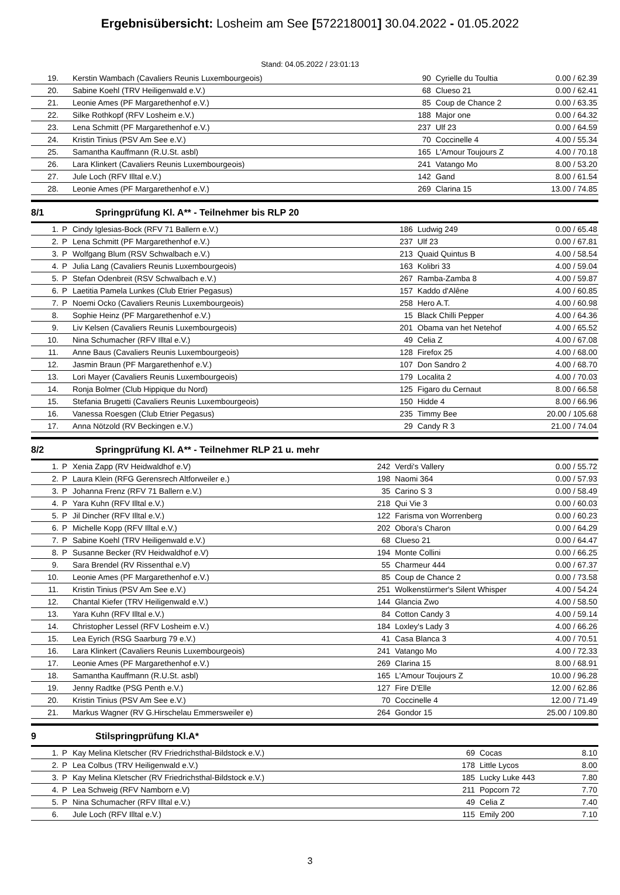Ergebnisübersicht: Losheim am See [572218001] 30.04.2022 - 01.05.2022
Stand: 04.05.2022 / 23:01:13
| 19. | | Kerstin Wambach (Cavaliers Reunis Luxembourgeois) | 90 | Cyrielle du Toultia | 0.00 / 62.39 |
| 20. | | Sabine Koehl (TRV Heiligenwald e.V.) | 68 | Clueso 21 | 0.00 / 62.41 |
| 21. | | Leonie Ames (PF Margarethenhof e.V.) | 85 | Coup de Chance 2 | 0.00 / 63.35 |
| 22. | | Silke Rothkopf (RFV Losheim e.V.) | 188 | Major one | 0.00 / 64.32 |
| 23. | | Lena Schmitt (PF Margarethenhof e.V.) | 237 | Ulf 23 | 0.00 / 64.59 |
| 24. | | Kristin Tinius (PSV Am See e.V.) | 70 | Coccinelle 4 | 4.00 / 55.34 |
| 25. | | Samantha Kauffmann (R.U.St. asbl) | 165 | L'Amour Toujours Z | 4.00 / 70.18 |
| 26. | | Lara Klinkert (Cavaliers Reunis Luxembourgeois) | 241 | Vatango Mo | 8.00 / 53.20 |
| 27. | | Jule Loch (RFV Illtal e.V.) | 142 | Gand | 8.00 / 61.54 |
| 28. | | Leonie Ames (PF Margarethenhof e.V.) | 269 | Clarina 15 | 13.00 / 74.85 |
8/1 Springprüfung Kl. A** - Teilnehmer bis RLP 20
| 1. | P | Cindy Iglesias-Bock (RFV 71 Ballern e.V.) | 186 | Ludwig 249 | 0.00 / 65.48 |
| 2. | P | Lena Schmitt (PF Margarethenhof e.V.) | 237 | Ulf 23 | 0.00 / 67.81 |
| 3. | P | Wolfgang Blum (RSV Schwalbach e.V.) | 213 | Quaid Quintus B | 4.00 / 58.54 |
| 4. | P | Julia Lang (Cavaliers Reunis Luxembourgeois) | 163 | Kolibri 33 | 4.00 / 59.04 |
| 5. | P | Stefan Odenbreit (RSV Schwalbach e.V.) | 267 | Ramba-Zamba 8 | 4.00 / 59.87 |
| 6. | P | Laetitia Pamela Lunkes (Club Etrier Pegasus) | 157 | Kaddo d'Alêne | 4.00 / 60.85 |
| 7. | P | Noemi Ocko (Cavaliers Reunis Luxembourgeois) | 258 | Hero A.T. | 4.00 / 60.98 |
| 8. | | Sophie Heinz (PF Margarethenhof e.V.) | 15 | Black Chilli Pepper | 4.00 / 64.36 |
| 9. | | Liv Kelsen (Cavaliers Reunis Luxembourgeois) | 201 | Obama van het Netehof | 4.00 / 65.52 |
| 10. | | Nina Schumacher (RFV Illtal e.V.) | 49 | Celia Z | 4.00 / 67.08 |
| 11. | | Anne Baus (Cavaliers Reunis Luxembourgeois) | 128 | Firefox 25 | 4.00 / 68.00 |
| 12. | | Jasmin Braun (PF Margarethenhof e.V.) | 107 | Don Sandro 2 | 4.00 / 68.70 |
| 13. | | Lori Mayer (Cavaliers Reunis Luxembourgeois) | 179 | Localita 2 | 4.00 / 70.03 |
| 14. | | Ronja Bolmer (Club Hippique du Nord) | 125 | Figaro du Cernaut | 8.00 / 66.58 |
| 15. | | Stefania Brugetti (Cavaliers Reunis Luxembourgeois) | 150 | Hidde 4 | 8.00 / 66.96 |
| 16. | | Vanessa Roesgen (Club Etrier Pegasus) | 235 | Timmy Bee | 20.00 / 105.68 |
| 17. | | Anna Nötzold (RV Beckingen e.V.) | 29 | Candy R 3 | 21.00 / 74.04 |
8/2 Springprüfung Kl. A** - Teilnehmer RLP 21 u. mehr
| 1. | P | Xenia Zapp (RV Heidwaldhof e.V) | 242 | Verdi's Vallery | 0.00 / 55.72 |
| 2. | P | Laura Klein (RFG Gerensrech Altforweiler e.) | 198 | Naomi 364 | 0.00 / 57.93 |
| 3. | P | Johanna Frenz (RFV 71 Ballern e.V.) | 35 | Carino S 3 | 0.00 / 58.49 |
| 4. | P | Yara Kuhn (RFV Illtal e.V.) | 218 | Qui Vie 3 | 0.00 / 60.03 |
| 5. | P | Jil Dincher (RFV Illtal e.V.) | 122 | Farisma von Worrenberg | 0.00 / 60.23 |
| 6. | P | Michelle Kopp (RFV Illtal e.V.) | 202 | Obora's Charon | 0.00 / 64.29 |
| 7. | P | Sabine Koehl (TRV Heiligenwald e.V.) | 68 | Clueso 21 | 0.00 / 64.47 |
| 8. | P | Susanne Becker (RV Heidwaldhof e.V) | 194 | Monte Collini | 0.00 / 66.25 |
| 9. | | Sara Brendel (RV Rissenthal e.V) | 55 | Charmeur 444 | 0.00 / 67.37 |
| 10. | | Leonie Ames (PF Margarethenhof e.V.) | 85 | Coup de Chance 2 | 0.00 / 73.58 |
| 11. | | Kristin Tinius (PSV Am See e.V.) | 251 | Wolkenstürmer's Silent Whisper | 4.00 / 54.24 |
| 12. | | Chantal Kiefer (TRV Heiligenwald e.V.) | 144 | Glancia Zwo | 4.00 / 58.50 |
| 13. | | Yara Kuhn (RFV Illtal e.V.) | 84 | Cotton Candy 3 | 4.00 / 59.14 |
| 14. | | Christopher Lessel (RFV Losheim e.V.) | 184 | Loxley's Lady 3 | 4.00 / 66.26 |
| 15. | | Lea Eyrich (RSG Saarburg 79 e.V.) | 41 | Casa Blanca 3 | 4.00 / 70.51 |
| 16. | | Lara Klinkert (Cavaliers Reunis Luxembourgeois) | 241 | Vatango Mo | 4.00 / 72.33 |
| 17. | | Leonie Ames (PF Margarethenhof e.V.) | 269 | Clarina 15 | 8.00 / 68.91 |
| 18. | | Samantha Kauffmann (R.U.St. asbl) | 165 | L'Amour Toujours Z | 10.00 / 96.28 |
| 19. | | Jenny Radtke (PSG Penth e.V.) | 127 | Fire D'Elle | 12.00 / 62.86 |
| 20. | | Kristin Tinius (PSV Am See e.V.) | 70 | Coccinelle 4 | 12.00 / 71.49 |
| 21. | | Markus Wagner (RV G.Hirschelau Emmersweiler e) | 264 | Gondor 15 | 25.00 / 109.80 |
9 Stilspringprüfung Kl.A*
| 1. | P | Kay Melina Kletscher (RV Friedrichsthal-Bildstock e.V.) | 69 | Cocas | 8.10 |
| 2. | P | Lea Colbus (TRV Heiligenwald e.V.) | 178 | Little Lycos | 8.00 |
| 3. | P | Kay Melina Kletscher (RV Friedrichsthal-Bildstock e.V.) | 185 | Lucky Luke 443 | 7.80 |
| 4. | P | Lea Schweig (RFV Namborn e.V) | 211 | Popcorn 72 | 7.70 |
| 5. | P | Nina Schumacher (RFV Illtal e.V.) | 49 | Celia Z | 7.40 |
| 6. | | Jule Loch (RFV Illtal e.V.) | 115 | Emily 200 | 7.10 |
3